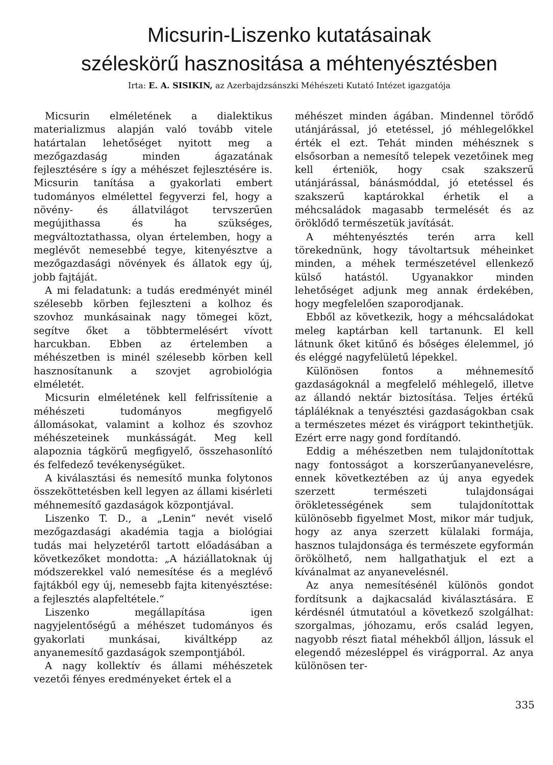Micsurin-Liszenko kutatásainak
széleskörű hasznositása a méhtenyésztésben
Irta: E. A. SISIKIN, az Azerbajdzsánszki Méhészeti Kutató Intézet igazgatója
Micsurin elméletének a dialektikus materializmus alapján való tovább vitele határtalan lehetőséget nyitott meg a mezőgazdaság minden ágazatának fejlesztésére s így a méhészet fejlesztésére is. Micsurin tanítása a gyakorlati embert tudományos elmélettel fegyverzi fel, hogy a növény- és állatvilágot tervszerűen megújithassa és ha szükséges, megváltoztathassa, olyan értelemben, hogy a meglévőt nemesebbé tegye, kitenyésztve a mezőgazdasági növények és állatok egy új, jobb fajtáját.
A mi feladatunk: a tudás eredményét minél szélesebb körben fejleszteni a kolhoz és szovhoz munkásainak nagy tömegei közt, segítve őket a többtermelésért vívott harcukban. Ebben az értelemben a méhészetben is minél szélesebb körben kell hasznosítanunk a szovjet agrobiológia elméletét.
Micsurin elméletének kell felfrissítenie a méhészeti tudományos megfigyelő állomásokat, valamint a kolhoz és szovhoz méhészeteinek munkásságát. Meg kell alapoznia tágkörű megfigyelő, összehasonlító és felfedező tevékenységüket.
A kiválasztási és nemesítő munka folytonos összeköttetésben kell legyen az állami kisérleti méhnemesítő gazdaságok központjával.
Liszenko T. D., a „Lenin“ nevét viselő mezőgazdasági akadémia tagja a biológiai tudás mai helyzetéről tartott előadásában a következőket mondotta: „A háziállatoknak új módszerekkel való nemesítése és a meglévő fajtákból egy új, nemesebb fajta kitenyésztése: a fejlesztés alapfeltétele.“
Liszenko megállapítása igen nagyjelentőségű a méhészet tudományos és gyakorlati munkásai, kiváltképp az anyanemesítő gazdaságok szempontjából.
A nagy kollektív és állami méhészetek vezetői fényes eredményeket értek el a
méhészet minden ágában. Mindennel törődő utánjárással, jó etetéssel, jó méhlegelőkkel érték el ezt. Tehát minden méhésznek s elsősorban a nemesítő telepek vezetőinek meg kell érteniök, hogy csak szakszerű utánjárással, bánásmóddal, jó etetéssel és szakszerű kaptárokkal érhetik el a méhcsaládok magasabb termelését és az öröklődő természetük javítását.
A méhtenyésztés terén arra kell törekednünk, hogy távoltartsuk méheinket minden, a méhek természetével ellenkező külső hatástól. Ugyanakkor minden lehetőséget adjunk meg annak érdekében, hogy megfelelően szaporodjanak.
Ebből az következik, hogy a méhcsaládokat meleg kaptárban kell tartanunk. El kell látnunk őket kitűnő és bőséges élelemmel, jó és eléggé nagyfelületű lépekkel.
Különösen fontos a méhnemesítő gazdaságoknál a megfelelő méhlegelő, illetve az állandó nektár biztosítása. Teljes értékű tápláléknak a tenyésztési gazdaságokban csak a természetes mézet és virágport tekinthetjük. Ezért erre nagy gond fordítandó.
Eddig a méhészetben nem tulajdonítottak nagy fontosságot a korszerűanyanevelésre, ennek következtében az új anya egyedek szerzett természeti tulajdonságai örökletességének sem tulajdonítottak különösebb figyelmet Most, mikor már tudjuk, hogy az anya szerzett külalaki formája, hasznos tulajdonsága és természete egyformán örökölhető, nem hallgathatjuk el ezt a kívánalmat az anyanevelésnél.
Az anya nemesítésénél különös gondot fordítsunk a dajkacsalád kiválasztására. E kérdésnél útmutatóul a következő szolgálhat: szorgalmas, jóhozamu, erős család legyen, nagyobb részt fiatal méhekből álljon, lássuk el elegendő mézesléppel és virágporral. Az anya különösen ter-
335